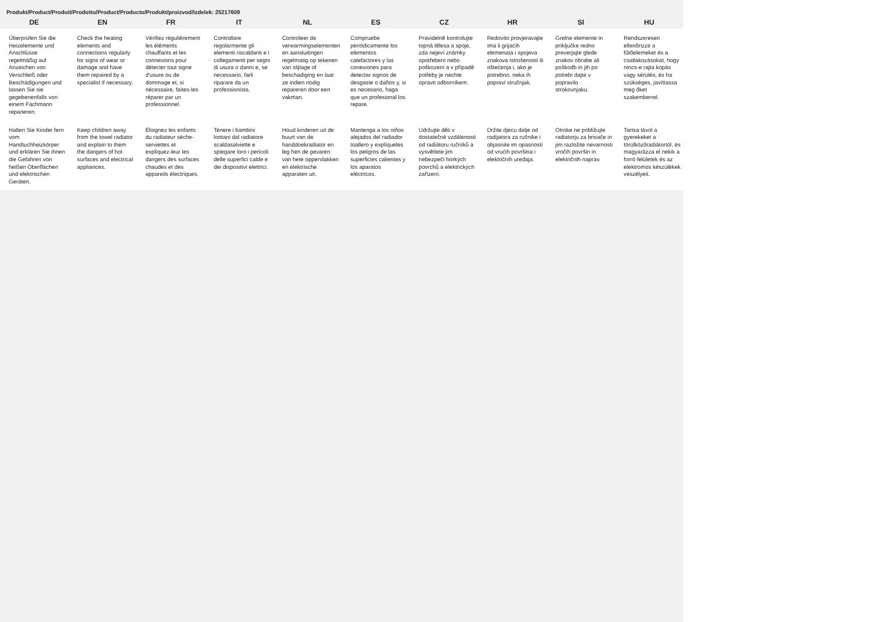Produkt/Product/Produit/Prodotto/Product/Producto/Produkt/proizvod/Izdelek: 25217609
| DE | EN | FR | IT | NL | ES | CZ | HR | SI | HU |
| --- | --- | --- | --- | --- | --- | --- | --- | --- | --- |
| Überprüfen Sie die Heizelemente und Anschlüsse regelmäßig auf Anzeichen von Verschleiß oder Beschädigungen und lassen Sie sie gegebenenfalls von einem Fachmann reparieren. | Check the heating elements and connections regularly for signs of wear or damage and have them repaired by a specialist if necessary. | Vérifiez régulièrement les éléments chauffants et les connexions pour détecter tout signe d'usure ou de dommage et, si nécessaire, faites-les réparer par un professionnel. | Controllare regolarmente gli elementi riscaldanti e i collegamenti per segni di usura o danni e, se necessario, farli riparare da un professionista. | Controleer de verwarmingselementen en aansluitingen regelmatig op tekenen van slijtage of beschadiging en laat ze indien nodig repareren door een vakman. | Compruebe periódicamente los elementos calefactores y las conexiones para detectar signos de desgaste o daños y, si es necesario, haga que un profesional los repare. | Pravidelně kontrolujte topná tělesa a spoje, zda nejeví známky opotřebení nebo poškození a v případě potřeby je nechte opravit odborníkem. | Redovito provjeravajte ima li grijaćih elemenata i spojeva znakova istrošenosti ili oštećenja i, ako je potrebno, neka ih popravi stručnjak. | Grelne elemente in priključke redno preverjajte glede znakov obrabe ali poškodb in jih po potrebi dajte v popravilo strokovnjaku. | Rendszeresen ellenőrizze a fűtőelemeket és a csatlakozásokat, hogy nincs-e rajta kopás vagy sérülés, és ha szükséges, javíttassa meg őket szakemberrel. |
| Halten Sie Kinder fern vom Handtuchheizkörper und erklären Sie ihnen die Gefahren von heißen Oberflächen und elektrischen Geräten. | Keep children away from the towel radiator and explain to them the dangers of hot surfaces and electrical appliances. | Éloignez les enfants du radiateur sèche-serviettes et expliquez-leur les dangers des surfaces chaudes et des appareils électriques. | Tenere i bambini lontani dal radiatore scaldasalviette e spiegare loro i pericoli delle superfici calde e dei dispositivi elettrici. | Houd kinderen uit de buurt van de handdoekradiator en leg hen de gevaren van hete oppervlakken en elektrische apparaten uit. | Mantenga a los niños alejados del radiador toallero y explíqueles los peligros de las superficies calientes y los aparatos eléctricos. | Udržujte děti v dostatečné vzdálenosti od radiátoru ručníků a vysvětlete jim nebezpečí horkých povrchů a elektrických zařízení. | Držite djecu dalje od radijatora za ručnike i objasnite im opasnosti od vrućih površina i električnih uređaja. | Otroke ne približujte radiatorju za brisače in jim razložite nevarnosti vročih površin in električnih naprav. | Tartsa távol a gyerekeket a törülközőradiátortól, és magyarázza el nekik a forró felületek és az elektromos készülékek veszélyeit. |